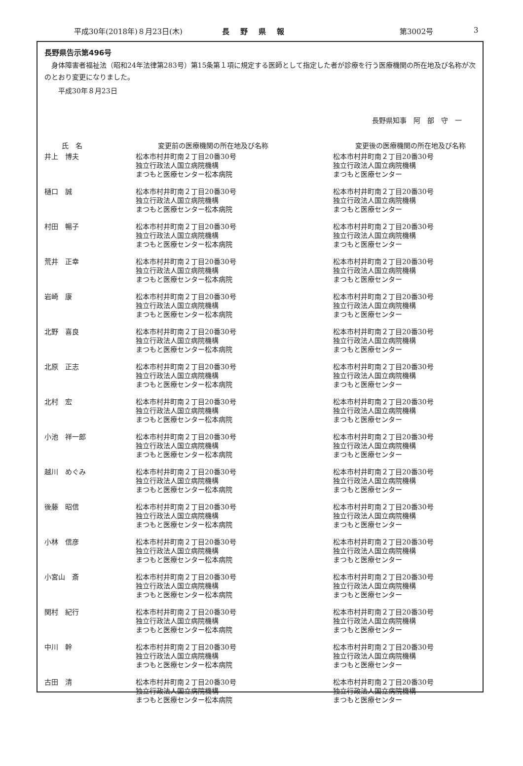平成30年(2018年)８月23日(木) 長野県報 第3002号 3
長野県告示第496号
　身体障害者福祉法（昭和24年法律第283号）第15条第１項に規定する医師として指定した者が診療を行う医療機関の所在地及び名称が次のとおり変更になりました。
　　平成30年８月23日
長野県知事　阿　部　守　一
| 氏 名 | 変更前の医療機関の所在地及び名称 | 変更後の医療機関の所在地及び名称 |
| --- | --- | --- |
| 井上 博夫 | 松本市村井町南２丁目20番30号 独立行政法人国立病院機構 まつもと医療センター松本病院 | 松本市村井町南２丁目20番30号 独立行政法人国立病院機構 まつもと医療センター |
| 樋口 誠 | 松本市村井町南２丁目20番30号 独立行政法人国立病院機構 まつもと医療センター松本病院 | 松本市村井町南２丁目20番30号 独立行政法人国立病院機構 まつもと医療センター |
| 村田 暢子 | 松本市村井町南２丁目20番30号 独立行政法人国立病院機構 まつもと医療センター松本病院 | 松本市村井町南２丁目20番30号 独立行政法人国立病院機構 まつもと医療センター |
| 荒井 正幸 | 松本市村井町南２丁目20番30号 独立行政法人国立病院機構 まつもと医療センター松本病院 | 松本市村井町南２丁目20番30号 独立行政法人国立病院機構 まつもと医療センター |
| 岩崎 康 | 松本市村井町南２丁目20番30号 独立行政法人国立病院機構 まつもと医療センター松本病院 | 松本市村井町南２丁目20番30号 独立行政法人国立病院機構 まつもと医療センター |
| 北野 喜良 | 松本市村井町南２丁目20番30号 独立行政法人国立病院機構 まつもと医療センター松本病院 | 松本市村井町南２丁目20番30号 独立行政法人国立病院機構 まつもと医療センター |
| 北原 正志 | 松本市村井町南２丁目20番30号 独立行政法人国立病院機構 まつもと医療センター松本病院 | 松本市村井町南２丁目20番30号 独立行政法人国立病院機構 まつもと医療センター |
| 北村 宏 | 松本市村井町南２丁目20番30号 独立行政法人国立病院機構 まつもと医療センター松本病院 | 松本市村井町南２丁目20番30号 独立行政法人国立病院機構 まつもと医療センター |
| 小池 祥一郎 | 松本市村井町南２丁目20番30号 独立行政法人国立病院機構 まつもと医療センター松本病院 | 松本市村井町南２丁目20番30号 独立行政法人国立病院機構 まつもと医療センター |
| 越川 めぐみ | 松本市村井町南２丁目20番30号 独立行政法人国立病院機構 まつもと医療センター松本病院 | 松本市村井町南２丁目20番30号 独立行政法人国立病院機構 まつもと医療センター |
| 後藤 昭信 | 松本市村井町南２丁目20番30号 独立行政法人国立病院機構 まつもと医療センター松本病院 | 松本市村井町南２丁目20番30号 独立行政法人国立病院機構 まつもと医療センター |
| 小林 信彦 | 松本市村井町南２丁目20番30号 独立行政法人国立病院機構 まつもと医療センター松本病院 | 松本市村井町南２丁目20番30号 独立行政法人国立病院機構 まつもと医療センター |
| 小宮山 斎 | 松本市村井町南２丁目20番30号 独立行政法人国立病院機構 まつもと医療センター松本病院 | 松本市村井町南２丁目20番30号 独立行政法人国立病院機構 まつもと医療センター |
| 関村 紀行 | 松本市村井町南２丁目20番30号 独立行政法人国立病院機構 まつもと医療センター松本病院 | 松本市村井町南２丁目20番30号 独立行政法人国立病院機構 まつもと医療センター |
| 中川 幹 | 松本市村井町南２丁目20番30号 独立行政法人国立病院機構 まつもと医療センター松本病院 | 松本市村井町南２丁目20番30号 独立行政法人国立病院機構 まつもと医療センター |
| 古田 清 | 松本市村井町南２丁目20番30号 独立行政法人国立病院機構 まつもと医療センター松本病院 | 松本市村井町南２丁目20番30号 独立行政法人国立病院機構 まつもと医療センター |